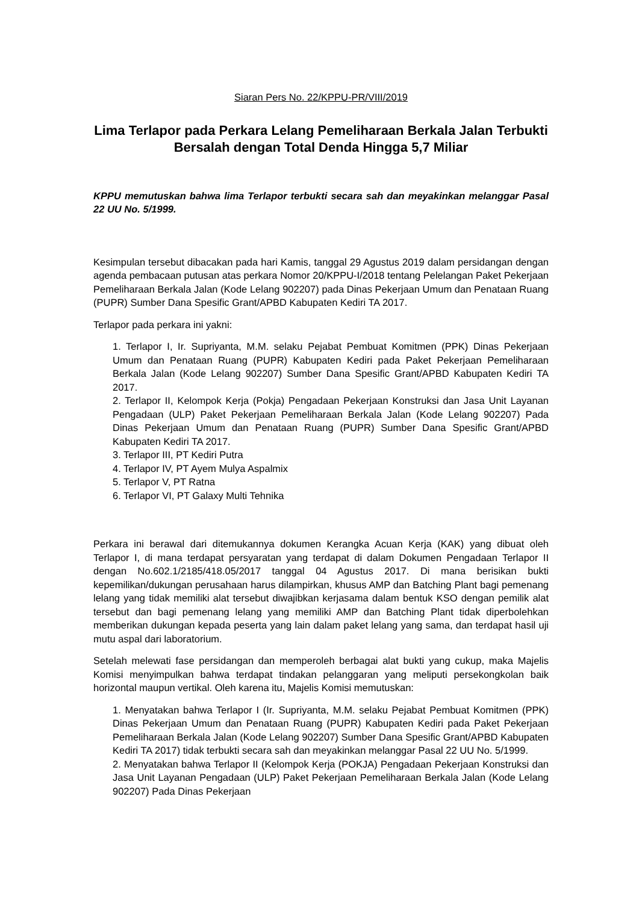Siaran Pers No. 22/KPPU-PR/VIII/2019
Lima Terlapor pada Perkara Lelang Pemeliharaan Berkala Jalan Terbukti Bersalah dengan Total Denda Hingga 5,7 Miliar
KPPU memutuskan bahwa lima Terlapor terbukti secara sah dan meyakinkan melanggar Pasal 22 UU No. 5/1999.
Kesimpulan tersebut dibacakan pada hari Kamis, tanggal 29 Agustus 2019 dalam persidangan dengan agenda pembacaan putusan atas perkara Nomor 20/KPPU-I/2018 tentang Pelelangan Paket Pekerjaan Pemeliharaan Berkala Jalan (Kode Lelang 902207) pada Dinas Pekerjaan Umum dan Penataan Ruang (PUPR) Sumber Dana Spesific Grant/APBD Kabupaten Kediri TA 2017.
Terlapor pada perkara ini yakni:
1. Terlapor I, Ir. Supriyanta, M.M. selaku Pejabat Pembuat Komitmen (PPK) Dinas Pekerjaan Umum dan Penataan Ruang (PUPR) Kabupaten Kediri pada Paket Pekerjaan Pemeliharaan Berkala Jalan (Kode Lelang 902207) Sumber Dana Spesific Grant/APBD Kabupaten Kediri TA 2017.
2. Terlapor II, Kelompok Kerja (Pokja) Pengadaan Pekerjaan Konstruksi dan Jasa Unit Layanan Pengadaan (ULP) Paket Pekerjaan Pemeliharaan Berkala Jalan (Kode Lelang 902207) Pada Dinas Pekerjaan Umum dan Penataan Ruang (PUPR) Sumber Dana Spesific Grant/APBD Kabupaten Kediri TA 2017.
3. Terlapor III, PT Kediri Putra
4. Terlapor IV, PT Ayem Mulya Aspalmix
5. Terlapor V, PT Ratna
6. Terlapor VI, PT Galaxy Multi Tehnika
Perkara ini berawal dari ditemukannya dokumen Kerangka Acuan Kerja (KAK) yang dibuat oleh Terlapor I, di mana terdapat persyaratan yang terdapat di dalam Dokumen Pengadaan Terlapor II dengan No.602.1/2185/418.05/2017 tanggal 04 Agustus 2017. Di mana berisikan bukti kepemilikan/dukungan perusahaan harus dilampirkan, khusus AMP dan Batching Plant bagi pemenang lelang yang tidak memiliki alat tersebut diwajibkan kerjasama dalam bentuk KSO dengan pemilik alat tersebut dan bagi pemenang lelang yang memiliki AMP dan Batching Plant tidak diperbolehkan memberikan dukungan kepada peserta yang lain dalam paket lelang yang sama, dan terdapat hasil uji mutu aspal dari laboratorium.
Setelah melewati fase persidangan dan memperoleh berbagai alat bukti yang cukup, maka Majelis Komisi menyimpulkan bahwa terdapat tindakan pelanggaran yang meliputi persekongkolan baik horizontal maupun vertikal. Oleh karena itu, Majelis Komisi memutuskan:
1. Menyatakan bahwa Terlapor I (Ir. Supriyanta, M.M. selaku Pejabat Pembuat Komitmen (PPK) Dinas Pekerjaan Umum dan Penataan Ruang (PUPR) Kabupaten Kediri pada Paket Pekerjaan Pemeliharaan Berkala Jalan (Kode Lelang 902207) Sumber Dana Spesific Grant/APBD Kabupaten Kediri TA 2017) tidak terbukti secara sah dan meyakinkan melanggar Pasal 22 UU No. 5/1999.
2. Menyatakan bahwa Terlapor II (Kelompok Kerja (POKJA) Pengadaan Pekerjaan Konstruksi dan Jasa Unit Layanan Pengadaan (ULP) Paket Pekerjaan Pemeliharaan Berkala Jalan (Kode Lelang 902207) Pada Dinas Pekerjaan